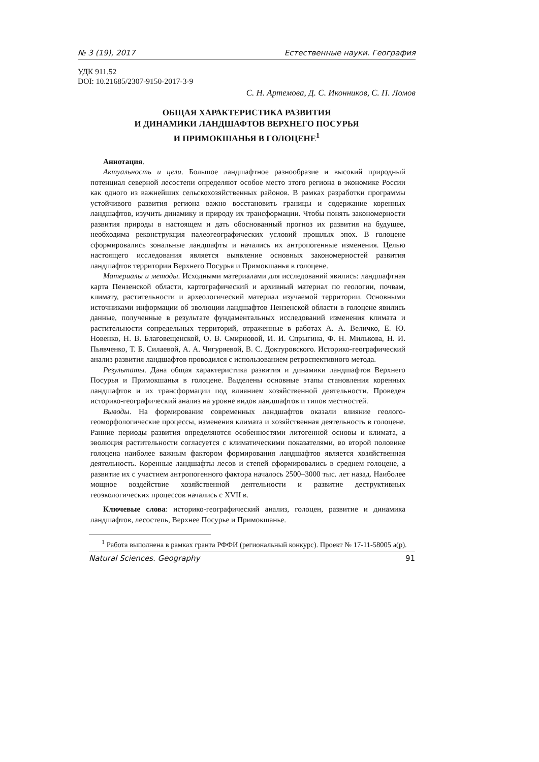№ 3 (19), 2017 Естественные науки. География
УДК 911.52
DOI: 10.21685/2307-9150-2017-3-9
С. Н. Артемова, Д. С. Иконников, С. П. Ломов
ОБЩАЯ ХАРАКТЕРИСТИКА РАЗВИТИЯ
И ДИНАМИКИ ЛАНДШАФТОВ ВЕРХНЕГО ПОСУРЬЯ
И ПРИМОКШАНЬЯ В ГОЛОЦЕНЕ<sup>1</sup>
Аннотация.
Актуальность и цели. Большое ландшафтное разнообразие и высокий природный потенциал северной лесостепи определяют особое место этого региона в экономике России как одного из важнейших сельскохозяйственных районов. В рамках разработки программы устойчивого развития региона важно восстановить границы и содержание коренных ландшафтов, изучить динамику и природу их трансформации. Чтобы понять закономерности развития природы в настоящем и дать обоснованный прогноз их развития на будущее, необходима реконструкция палеогеографических условий прошлых эпох. В голоцене сформировались зональные ландшафты и начались их антропогенные изменения. Целью настоящего исследования является выявление основных закономерностей развития ландшафтов территории Верхнего Посурья и Примокшанья в голоцене.
Материалы и методы. Исходными материалами для исследований явились: ландшафтная карта Пензенской области, картографический и архивный материал по геологии, почвам, климату, растительности и археологический материал изучаемой территории. Основными источниками информации об эволюции ландшафтов Пензенской области в голоцене явились данные, полученные в результате фундаментальных исследований изменения климата и растительности сопредельных территорий, отраженные в работах А. А. Величко, Е. Ю. Новенко, Н. В. Благовещенской, О. В. Смирновой, И. И. Спрыгина, Ф. Н. Милькова, Н. И. Пьявченко, Т. Б. Силаевой, А. А. Чигуряевой, В. С. Доктуровского. Историко-географический анализ развития ландшафтов проводился с использованием ретроспективного метода.
Результаты. Дана общая характеристика развития и динамики ландшафтов Верхнего Посурья и Примокшанья в голоцене. Выделены основные этапы становления коренных ландшафтов и их трансформации под влиянием хозяйственной деятельности. Проведен историко-географический анализ на уровне видов ландшафтов и типов местностей.
Выводы. На формирование современных ландшафтов оказали влияние геолого-геоморфологические процессы, изменения климата и хозяйственная деятельность в голоцене. Ранние периоды развития определяются особенностями литогенной основы и климата, а эволюция растительности согласуется с климатическими показателями, во второй половине голоцена наиболее важным фактором формирования ландшафтов является хозяйственная деятельность. Коренные ландшафты лесов и степей сформировались в среднем голоцене, а развитие их с участием антропогенного фактора началось 2500–3000 тыс. лет назад. Наиболее мощное воздействие хозяйственной деятельности и развитие деструктивных геоэкологических процессов начались с XVII в.
Ключевые слова: историко-географический анализ, голоцен, развитие и динамика ландшафтов, лесостепь, Верхнее Посурье и Примокшанье.
<sup>1</sup> Работа выполнена в рамках гранта РФФИ (региональный конкурс). Проект № 17-11-58005 а(р).
Natural Sciences. Geography 91